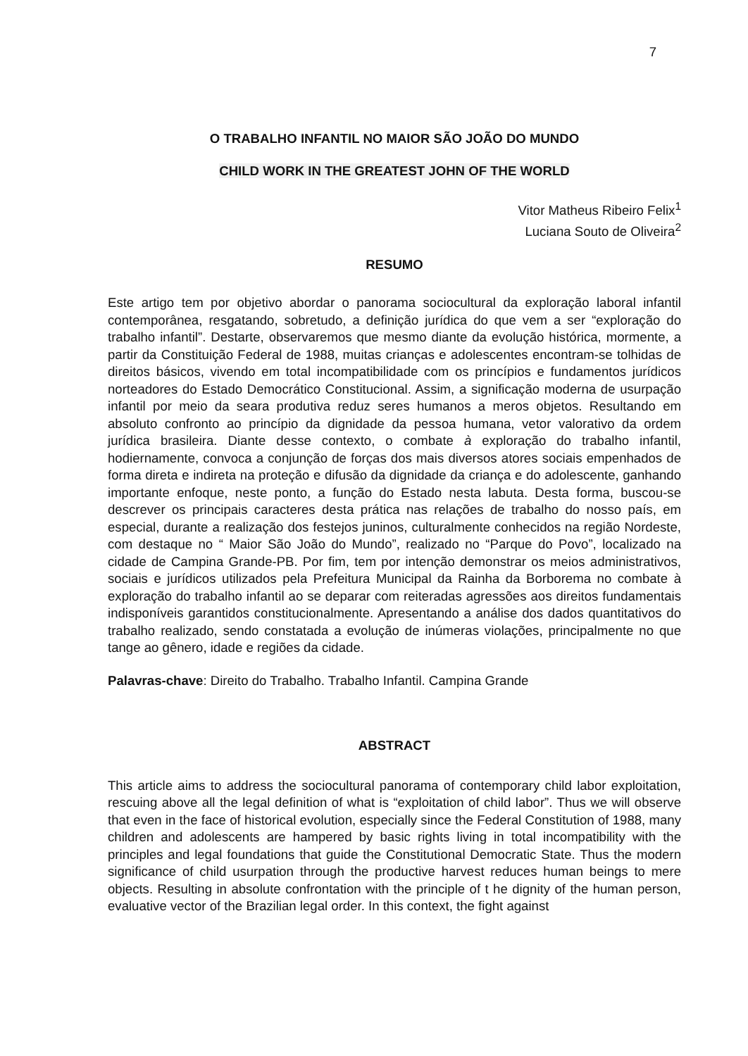7
O TRABALHO INFANTIL NO MAIOR SÃO JOÃO DO MUNDO
CHILD WORK IN THE GREATEST JOHN OF THE WORLD
Vitor Matheus Ribeiro Felix<sup>1</sup>
Luciana Souto de Oliveira<sup>2</sup>
RESUMO
Este artigo tem por objetivo abordar o panorama sociocultural da exploração laboral infantil contemporânea, resgatando, sobretudo, a definição jurídica do que vem a ser “exploração do trabalho infantil”. Destarte, observaremos que mesmo diante da evolução histórica, mormente, a partir da Constituição Federal de 1988, muitas crianças e adolescentes encontram-se tolhidas de direitos básicos, vivendo em total incompatibilidade com os princípios e fundamentos jurídicos norteadores do Estado Democrático Constitucional. Assim, a significação moderna de usurpação infantil por meio da seara produtiva reduz seres humanos a meros objetos. Resultando em absoluto confronto ao princípio da dignidade da pessoa humana, vetor valorativo da ordem jurídica brasileira. Diante desse contexto, o combate à exploração do trabalho infantil, hodiernamente, convoca a conjunção de forças dos mais diversos atores sociais empenhados de forma direta e indireta na proteção e difusão da dignidade da criança e do adolescente, ganhando importante enfoque, neste ponto, a função do Estado nesta labuta. Desta forma, buscou-se descrever os principais caracteres desta prática nas relações de trabalho do nosso país, em especial, durante a realização dos festejos juninos, culturalmente conhecidos na região Nordeste, com destaque no “ Maior São João do Mundo”, realizado no “Parque do Povo”, localizado na cidade de Campina Grande-PB. Por fim, tem por intenção demonstrar os meios administrativos, sociais e jurídicos utilizados pela Prefeitura Municipal da Rainha da Borborema no combate à exploração do trabalho infantil ao se deparar com reiteradas agressões aos direitos fundamentais indisponíveis garantidos constitucionalmente. Apresentando a análise dos dados quantitativos do trabalho realizado, sendo constatada a evolução de inúmeras violações, principalmente no que tange ao gênero, idade e regiões da cidade.
Palavras-chave: Direito do Trabalho. Trabalho Infantil. Campina Grande
ABSTRACT
This article aims to address the sociocultural panorama of contemporary child labor exploitation, rescuing above all the legal definition of what is “exploitation of child labor”. Thus we will observe that even in the face of historical evolution, especially since the Federal Constitution of 1988, many children and adolescents are hampered by basic rights living in total incompatibility with the principles and legal foundations that guide the Constitutional Democratic State. Thus the modern significance of child usurpation through the productive harvest reduces human beings to mere objects. Resulting in absolute confrontation with the principle of t he dignity of the human person, evaluative vector of the Brazilian legal order. In this context, the fight against